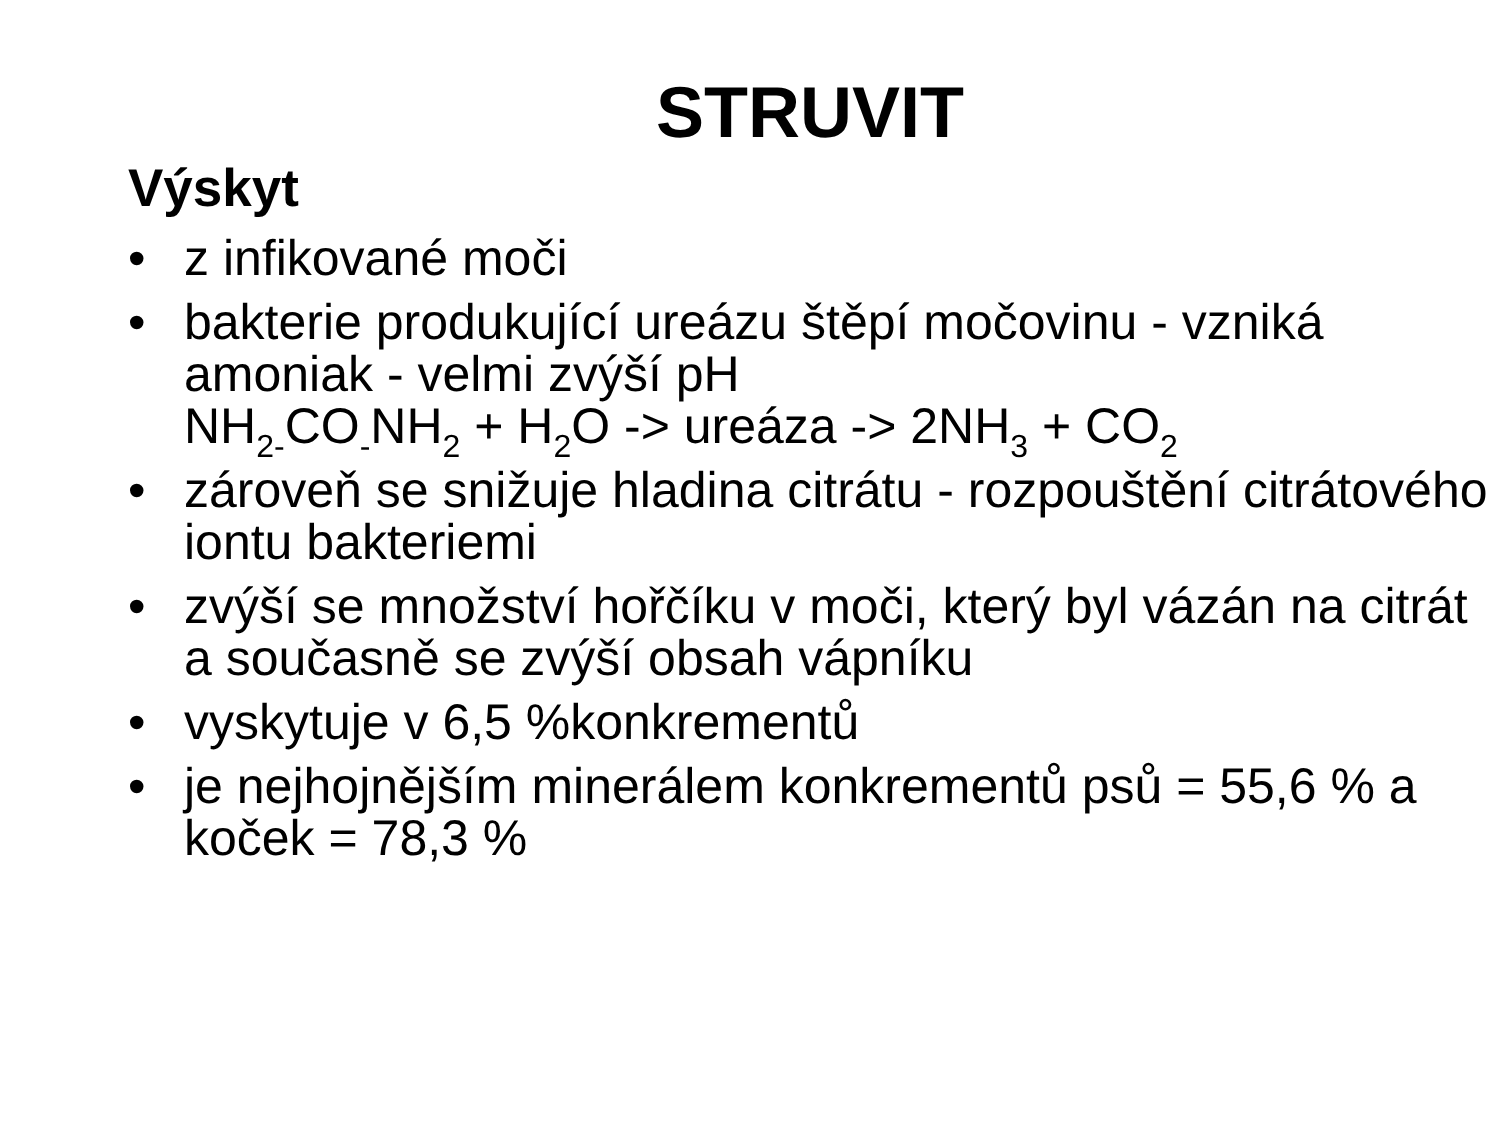STRUVIT
Výskyt
• z infikované moči
• bakterie produkující ureázu štěpí močovinu - vzniká amoniak - velmi zvýší pH
NH<sub>2-</sub>CO<sub>-</sub>NH<sub>2</sub> + H<sub>2</sub>O -> ureáza -> 2NH<sub>3</sub> + CO<sub>2</sub>
• zároveň se snižuje hladina citrátu - rozpouštění citrátového iontu bakteriemi
• zvýší se množství hořčíku v moči, který byl vázán na citrát a současně se zvýší obsah vápníku
• vyskytuje v 6,5 %konkrementů
• je nejhojnějším minerálem konkrementů psů = 55,6 % a koček = 78,3 %